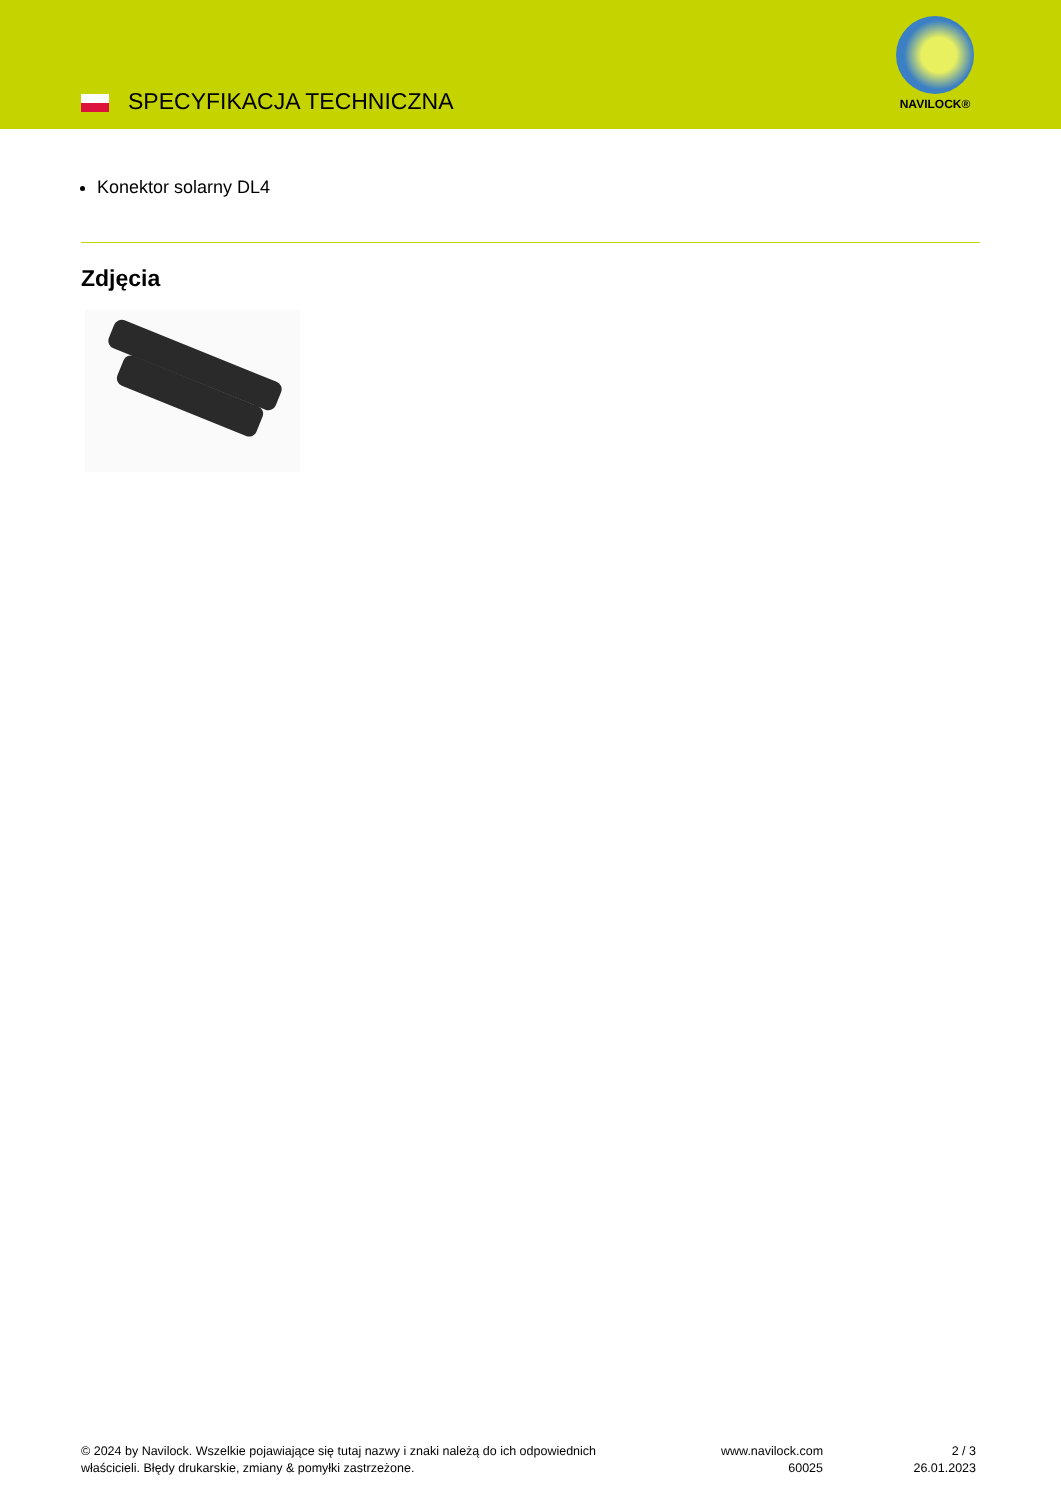SPECYFIKACJA TECHNICZNA
NAVILOCK®
Konektor solarny DL4
Zdjęcia
© 2024 by Navilock. Wszelkie pojawiające się tutaj nazwy i znaki należą do ich odpowiednich
właścicieli. Błędy drukarskie, zmiany & pomyłki zastrzeżone.
www.navilock.com
60025
2 / 3
26.01.2023